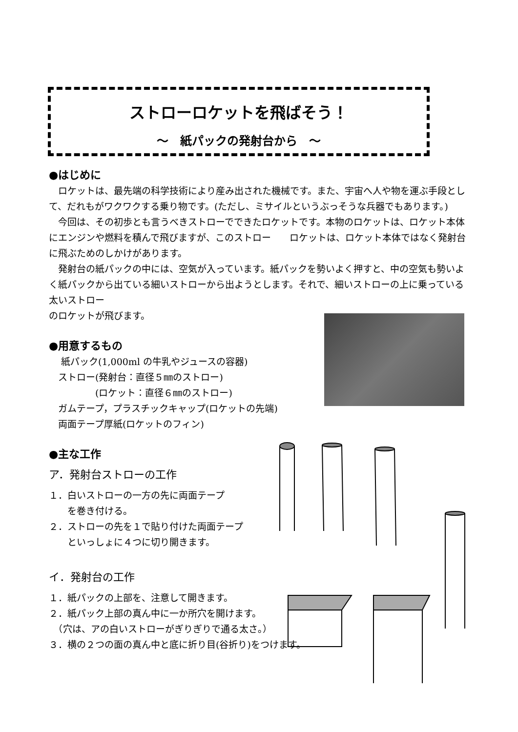ストローロケットを飛ばそう！
～　紙パックの発射台から　～
●はじめに
　ロケットは、最先端の科学技術により産み出された機械です。また、宇宙へ人や物を運ぶ手段として、だれもがワクワクする乗り物です。(ただし、ミサイルというぶっそうな兵器でもあります。)
　今回は、その初歩とも言うべきストローでできたロケットです。本物のロケットは、ロケット本体にエンジンや燃料を積んで飛びますが、このストロー　　ロケットは、ロケット本体ではなく発射台に飛ぶためのしかけがあります。
　発射台の紙パックの中には、空気が入っています。紙パックを勢いよく押すと、中の空気も勢いよく紙パックから出ている細いストローから出ようとします。それで、細いストローの上に乗っている太いストロー
のロケットが飛びます。
●用意するもの
　 紙パック(1,000ml の牛乳やジュースの容器)
　ストロー(発射台：直径５㎜のストロー)
　　　　　(ロケット：直径６㎜のストロー)
　ガムテープ，プラスチックキャップ(ロケットの先端)
　両面テープ厚紙(ロケットのフィン)
●主な工作
ア．発射台ストローの工作
１．白いストローの一方の先に両面テープ
　　を巻き付ける。
２．ストローの先を１で貼り付けた両面テープ
　　といっしょに４つに切り開きます。
イ．発射台の工作
１．紙パックの上部を、注意して開きます。
２．紙パック上部の真ん中に一か所穴を開けます。
　（穴は、アの白いストローがぎりぎりで通る太さ。）
３．横の２つの面の真ん中と底に折り目(谷折り)をつけます。